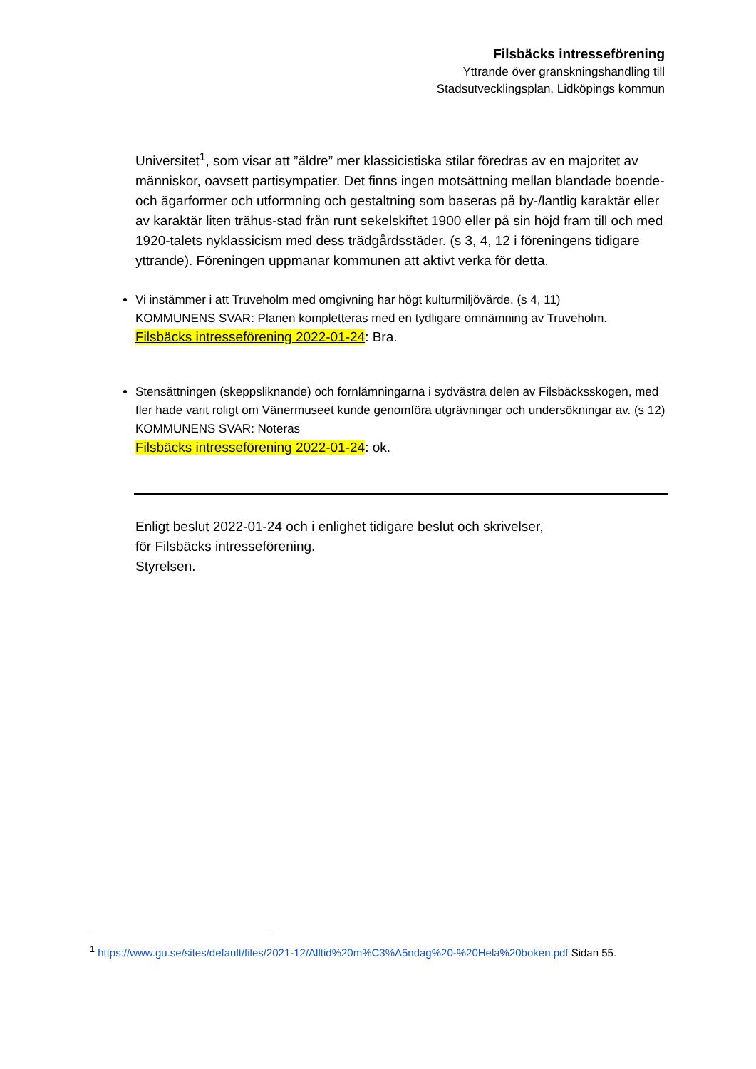Filsbäcks intresseförening
Yttrande över granskningshandling till
Stadsutvecklingsplan, Lidköpings kommun
Universitet<sup>1</sup>, som visar att ”äldre” mer klassicistiska stilar föredras av en majoritet av människor, oavsett partisympatier. Det finns ingen motsättning mellan blandade boende- och ägarformer och utformning och gestaltning som baseras på by-/lantlig karaktär eller av karaktär liten trähus-stad från runt sekelskiftet 1900 eller på sin höjd fram till och med 1920-talets nyklassicism med dess trädgårdsstäder. (s 3, 4, 12 i föreningens tidigare yttrande). Föreningen uppmanar kommunen att aktivt verka för detta.
Vi instämmer i att Truveholm med omgivning har högt kulturmiljövärde. (s 4, 11)
KOMMUNENS SVAR: Planen kompletteras med en tydligare omnämning av Truveholm.
Filsbäcks intresseförening 2022-01-24: Bra.
Stensättningen (skeppsliknande) och fornlämningarna i sydvästra delen av Filsbäcksskogen, med fler hade varit roligt om Vänermuseet kunde genomföra utgrävningar och undersökningar av. (s 12)
KOMMUNENS SVAR: Noteras
Filsbäcks intresseförening 2022-01-24: ok.
Enligt beslut 2022-01-24 och i enlighet tidigare beslut och skrivelser,
för Filsbäcks intresseförening.
Styrelsen.
<sup>1</sup> https://www.gu.se/sites/default/files/2021-12/Alltid%20m%C3%A5ndag%20-%20Hela%20boken.pdf Sidan 55.